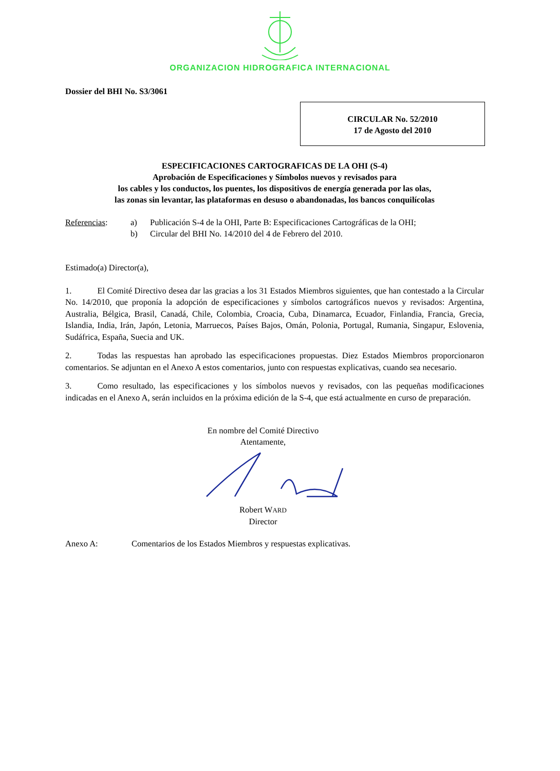ORGANIZACION HIDROGRAFICA INTERNACIONAL
Dossier del BHI No. S3/3061
CIRCULAR No. 52/2010
17 de Agosto del 2010
ESPECIFICACIONES CARTOGRAFICAS DE LA OHI (S-4)
Aprobación de Especificaciones y Símbolos nuevos y revisados para
los cables y los conductos, los puentes, los dispositivos de energía generada por las olas,
las zonas sin levantar, las plataformas en desuso o abandonadas, los bancos conquilícolas
Referencias: a) Publicación S-4 de la OHI, Parte B: Especificaciones Cartográficas de la OHI; b) Circular del BHI No. 14/2010 del 4 de Febrero del 2010.
Estimado(a) Director(a),
1. El Comité Directivo desea dar las gracias a los 31 Estados Miembros siguientes, que han contestado a la Circular No. 14/2010, que proponía la adopción de especificaciones y símbolos cartográficos nuevos y revisados: Argentina, Australia, Bélgica, Brasil, Canadá, Chile, Colombia, Croacia, Cuba, Dinamarca, Ecuador, Finlandia, Francia, Grecia, Islandia, India, Irán, Japón, Letonia, Marruecos, Países Bajos, Omán, Polonia, Portugal, Rumania, Singapur, Eslovenia, Sudáfrica, España, Suecia and UK.
2. Todas las respuestas han aprobado las especificaciones propuestas. Diez Estados Miembros proporcionaron comentarios. Se adjuntan en el Anexo A estos comentarios, junto con respuestas explicativas, cuando sea necesario.
3. Como resultado, las especificaciones y los símbolos nuevos y revisados, con las pequeñas modificaciones indicadas en el Anexo A, serán incluidos en la próxima edición de la S-4, que está actualmente en curso de preparación.
En nombre del Comité Directivo
Atentamente,
Robert WARD
Director
Anexo A: Comentarios de los Estados Miembros y respuestas explicativas.